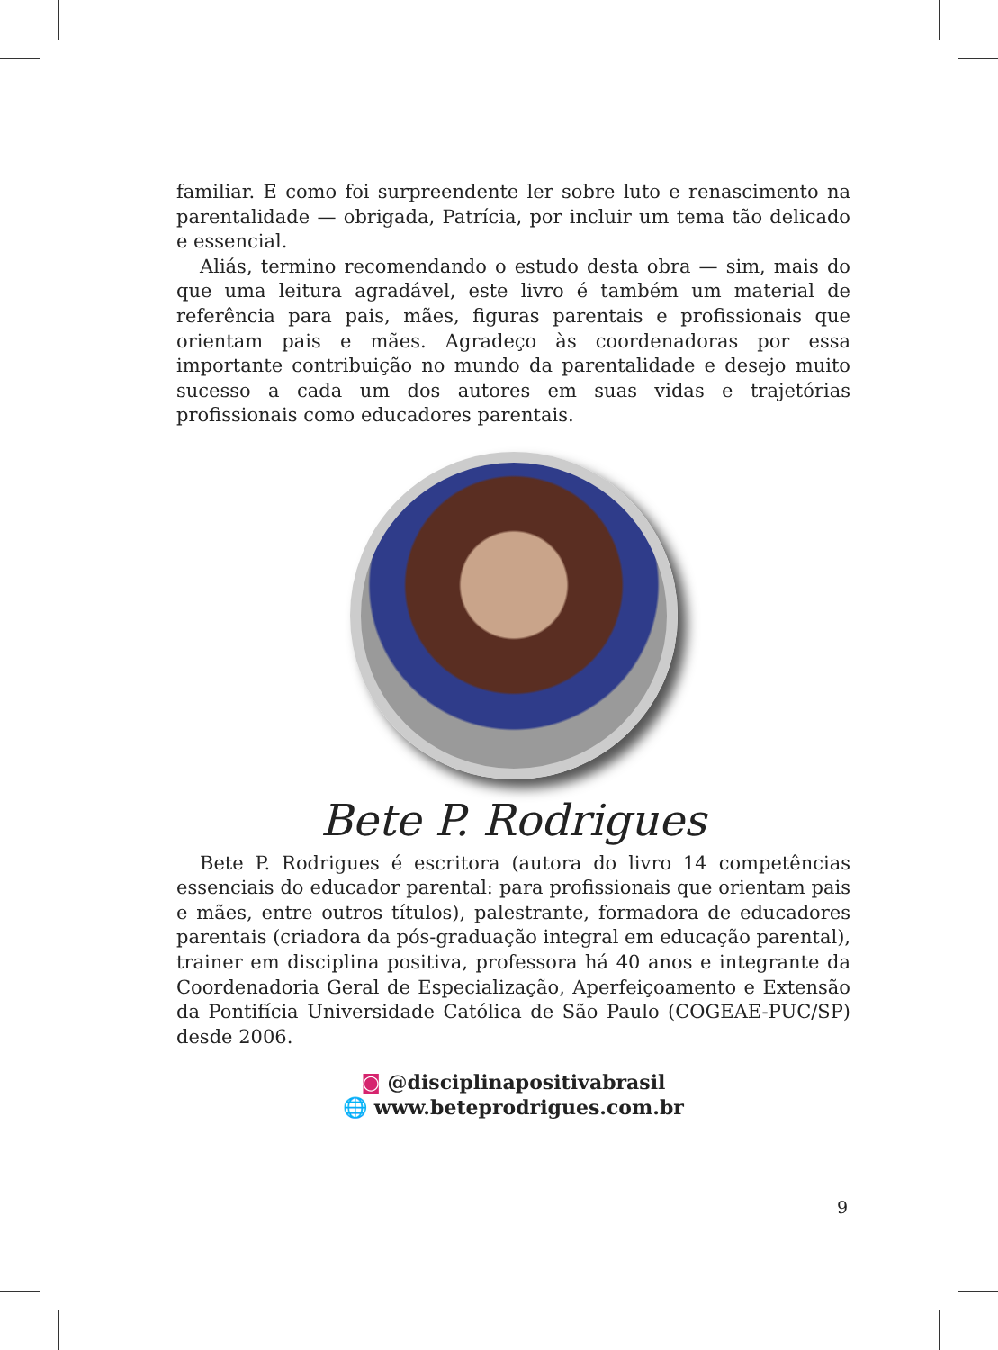familiar. E como foi surpreendente ler sobre luto e renascimento na parentalidade — obrigada, Patrícia, por incluir um tema tão delicado e essencial.
Aliás, termino recomendando o estudo desta obra — sim, mais do que uma leitura agradável, este livro é também um material de referência para pais, mães, figuras parentais e profissionais que orientam pais e mães. Agradeço às coordenadoras por essa importante contribuição no mundo da parentalidade e desejo muito sucesso a cada um dos autores em suas vidas e trajetórias profissionais como educadores parentais.
Bete P. Rodrigues
Bete P. Rodrigues é escritora (autora do livro 14 competências essenciais do educador parental: para profissionais que orientam pais e mães, entre outros títulos), palestrante, formadora de educadores parentais (criadora da pós-graduação integral em educação parental), trainer em disciplina positiva, professora há 40 anos e integrante da Coordenadoria Geral de Especialização, Aperfeiçoamento e Extensão da Pontifícia Universidade Católica de São Paulo (COGEAE-PUC/SP) desde 2006.
◙ @disciplinapositivabrasil
🌐 www.beteprodrigues.com.br
9